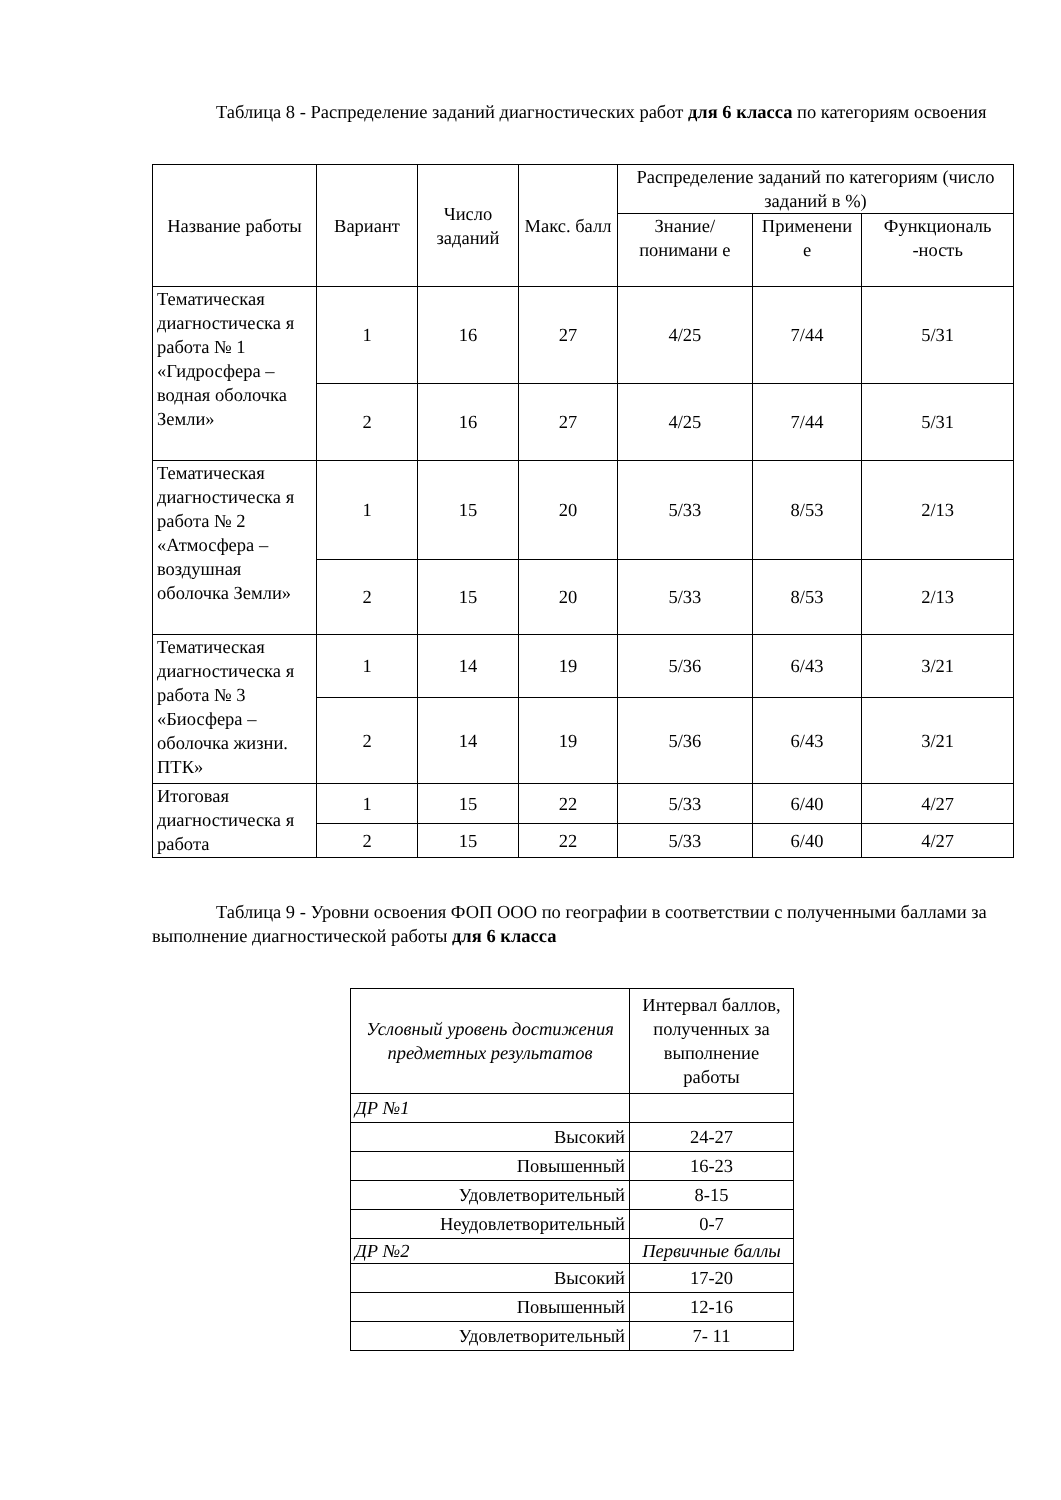Таблица 8 - Распределение заданий диагностических работ для 6 класса по категориям освоения
| Название работы | Вариант | Число заданий | Макс. балл | Распределение заданий по категориям (число заданий в %) | | |
| --- | --- | --- | --- | --- | --- | --- |
| | | | | Знание/ понимани е | Применени е | Функциональ -ность |
| Тематическая диагностическа я работа № 1 «Гидросфера – водная оболочка Земли» | 1 | 16 | 27 | 4/25 | 7/44 | 5/31 |
| | 2 | 16 | 27 | 4/25 | 7/44 | 5/31 |
| Тематическая диагностическа я работа № 2 «Атмосфера – воздушная оболочка Земли» | 1 | 15 | 20 | 5/33 | 8/53 | 2/13 |
| | 2 | 15 | 20 | 5/33 | 8/53 | 2/13 |
| Тематическая диагностическа я работа № 3 «Биосфера – оболочка жизни. ПТК» | 1 | 14 | 19 | 5/36 | 6/43 | 3/21 |
| | 2 | 14 | 19 | 5/36 | 6/43 | 3/21 |
| Итоговая диагностическа я работа | 1 | 15 | 22 | 5/33 | 6/40 | 4/27 |
| | 2 | 15 | 22 | 5/33 | 6/40 | 4/27 |
Таблица 9 - Уровни освоения ФОП ООО по географии в соответствии с полученными баллами за выполнение диагностической работы для 6 класса
| Условный уровень достижения предметных результатов | Интервал баллов, полученных за выполнение работы |
| --- | --- |
| ДР №1 | |
| Высокий | 24-27 |
| Повышенный | 16-23 |
| Удовлетворительный | 8-15 |
| Неудовлетворительный | 0-7 |
| ДР №2 | Первичные баллы |
| Высокий | 17-20 |
| Повышенный | 12-16 |
| Удовлетворительный | 7- 11 |